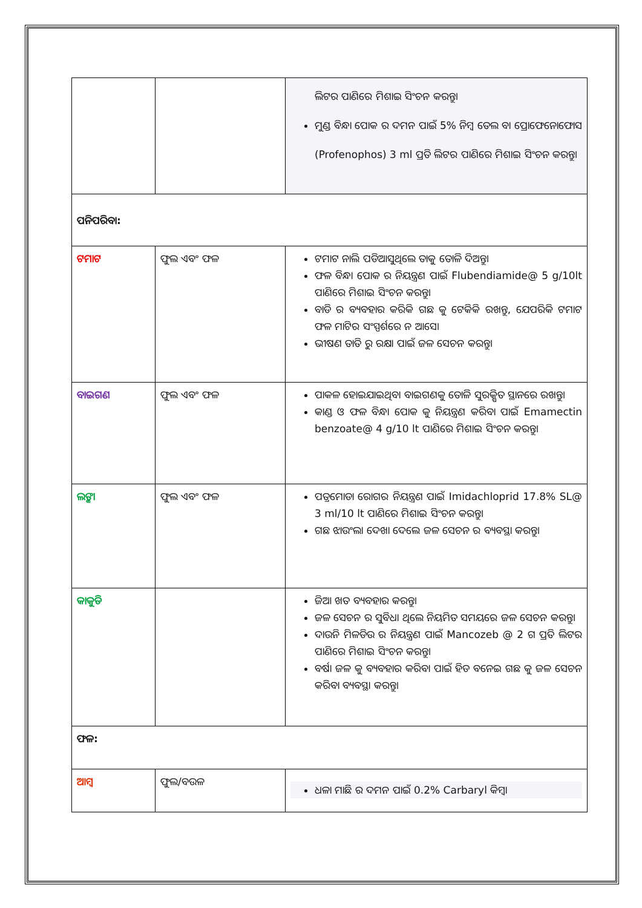| | | ଲିଟର ପାଣିରେ ମିଶାଇ ସିଂଚନ କରନ୍ତୁ। ମୁଣ୍ଡ ବିନ୍ଧା ପୋକ ର ଦମନ ପାଇଁ 5% ନିମ୍ବ ତେଲ ବା ପ୍ରୋଫେନୋଫୋସ (Profenophos) 3 ml ପ୍ରତି ଲିଟର ପାଣିରେ ମିଶାଇ ସିଂଚନ କରନ୍ତୁ। |
| ପନିପରିବା: | | |
| ଟମାଟ | ଫୁଲ ଏବଂ ଫଳ | ଟମାଟ ନାଲି ପଡିଆସୁଥିଲେ ତାକୁ ତୋଳି ଦିଅନ୍ତୁ। ଫଳ ବିନ୍ଧା ପୋକ ର ନିୟନ୍ତ୍ରଣ ପାଇଁ Flubendiamide@ 5 g/10lt ପାଣିରେ ମିଶାଇ ସିଂଚନ କରନ୍ତୁ। ବାଡି ର ବ୍ୟବହାର କରିକି ଗଛ କୁ ଟେକିକି ରଖନ୍ତୁ, ଯେପରିକି ଟମାଟ ଫଳ ମାଟିର ସଂସ୍ପର୍ଶରେ ନ ଆସେ। ଭୀଷଣ ତାତି ରୁ ରକ୍ଷା ପାଇଁ ଜଳ ସେଚନ କରନ୍ତୁ। |
| ବାଇଗଣ | ଫୁଲ ଏବଂ ଫଳ | ପାକଳ ହୋଇଯାଇଥିବା ବାଇଗଣକୁ ତୋଳି ସୁରକ୍ଷିତ ସ୍ଥାନରେ ରଖନ୍ତୁ। କାଣ୍ଡ ଓ ଫଳ ବିନ୍ଧା ପୋକ କୁ ନିୟନ୍ତ୍ରଣ କରିବା ପାଇଁ Emamectin benzoate@ 4 g/10 lt ପାଣିରେ ମିଶାଇ ସିଂଚନ କରନ୍ତୁ। |
| ଲଙ୍କା | ଫୁଲ ଏବଂ ଫଳ | ପତ୍ରମୋଡା ରୋଗର ନିୟନ୍ତ୍ରଣ ପାଇଁ Imidachloprid 17.8% SL@ 3 ml/10 lt ପାଣିରେ ମିଶାଇ ସିଂଚନ କରନ୍ତୁ। ଗଛ ଝାଉଂଲା ଦେଖା ଦେଲେ ଜଳ ସେଚନ ର ବ୍ୟବସ୍ଥା କରନ୍ତୁ। |
| କାକୁଡି | | ଜିଆ ଖତ ବ୍ୟବହାର କରନ୍ତୁ। ଜଳ ସେଚନ ର ସୁବିଧା ଥିଲେ ନିୟମିତ ସମୟରେ ଜଳ ସେଚନ କରନ୍ତୁ। ଦାଉନି ମିଳଡିଉ ର ନିୟନ୍ତ୍ରଣ ପାଇଁ Mancozeb @ 2 ଗ ପ୍ରତି ଲିଟର ପାଣିରେ ମିଶାଇ ସିଂଚନ କରନ୍ତୁ। ବର୍ଷା ଜଳ କୁ ବ୍ୟବହାର କରିବା ପାଇଁ ହିଡ ବନେଇ ଗଛ କୁ ଜଳ ସେଚନ କରିବା ବ୍ୟବସ୍ଥା କରନ୍ତୁ। |
| ଫଳ: | | |
| ଆମ୍ବ | ଫୁଲ/ବଉଳ | ଧଳା ମାଛି ର ଦମନ ପାଇଁ 0.2% Carbaryl କିମ୍ବା |